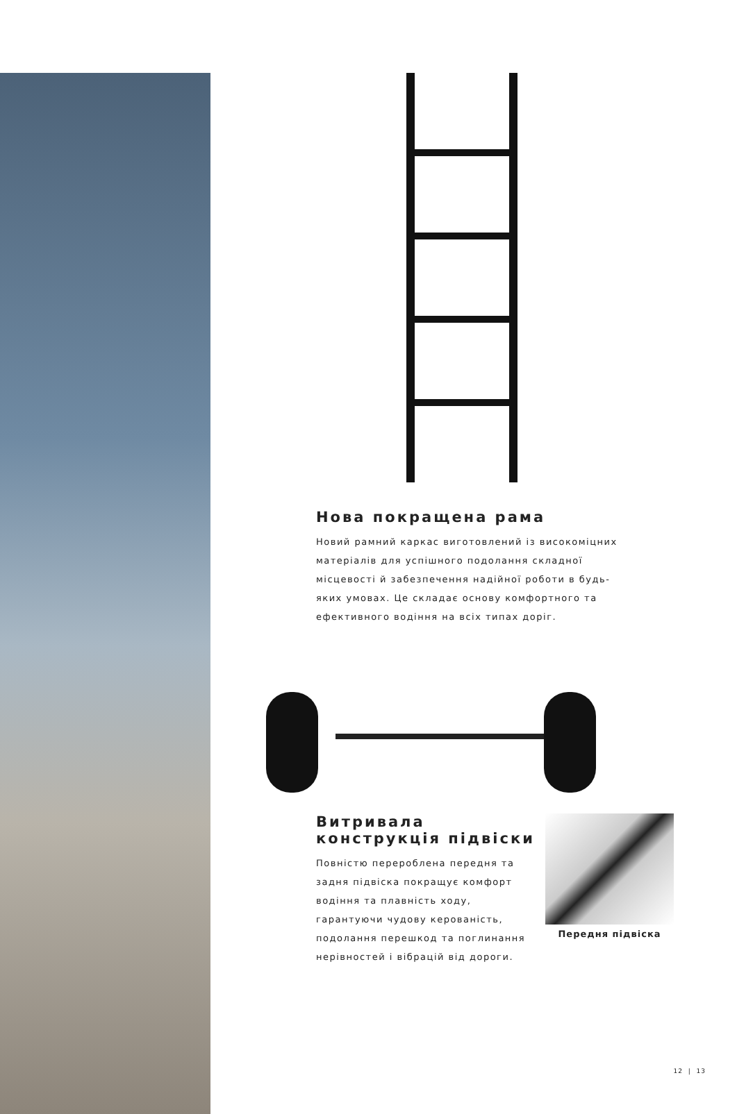Нова покращена рама
Новий рамний каркас виготовлений із високоміцних матеріалів для успішного подолання складної місцевості й забезпечення надійної роботи в будь-яких умовах. Це складає основу комфортного та ефективного водіння на всіх типах доріг.
Витривала
конструкція підвіски
Повністю перероблена передня та задня підвіска покращує комфорт водіння та плавність ходу, гарантуючи чудову керованість, подолання перешкод та поглинання нерівностей і вібрацій від дороги.
Передня підвіска
12 | 13